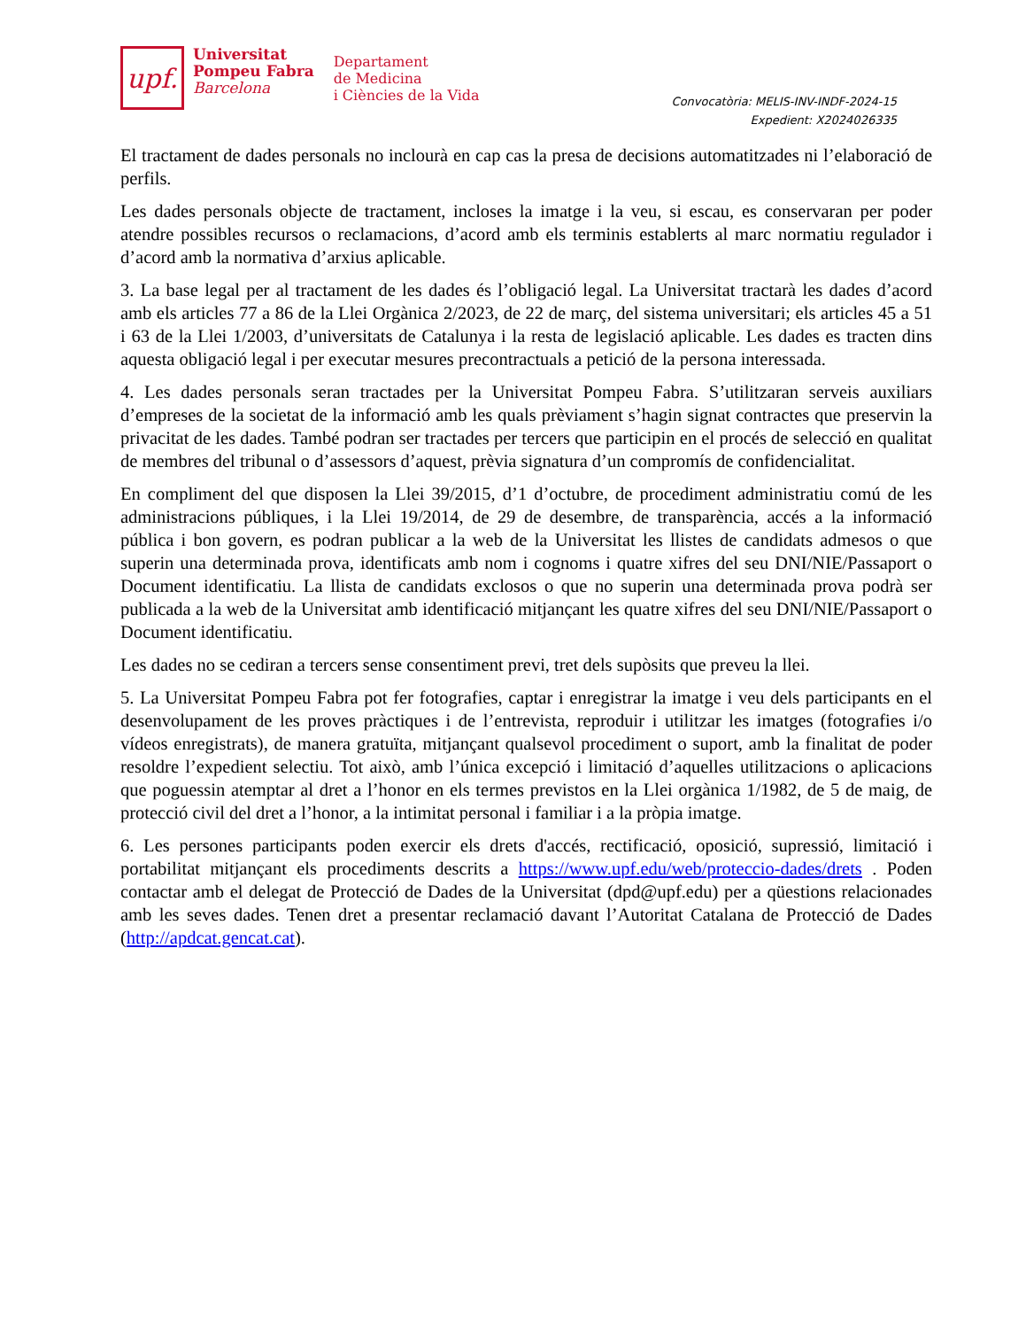upf.
Universitat
Pompeu Fabra
Barcelona
Departament
de Medicina
i Ciències de la Vida
Convocatòria: MELIS-INV-INDF-2024-15
Expedient: X2024026335
El tractament de dades personals no inclourà en cap cas la presa de decisions automatitzades ni l’elaboració de perfils.
Les dades personals objecte de tractament, incloses la imatge i la veu, si escau, es conservaran per poder atendre possibles recursos o reclamacions, d’acord amb els terminis establerts al marc normatiu regulador i d’acord amb la normativa d’arxius aplicable.
3. La base legal per al tractament de les dades és l’obligació legal. La Universitat tractarà les dades d’acord amb els articles 77 a 86 de la Llei Orgànica 2/2023, de 22 de març, del sistema universitari; els articles 45 a 51 i 63 de la Llei 1/2003, d’universitats de Catalunya i la resta de legislació aplicable. Les dades es tracten dins aquesta obligació legal i per executar mesures precontractuals a petició de la persona interessada.
4. Les dades personals seran tractades per la Universitat Pompeu Fabra. S’utilitzaran serveis auxiliars d’empreses de la societat de la informació amb les quals prèviament s’hagin signat contractes que preservin la privacitat de les dades. També podran ser tractades per tercers que participin en el procés de selecció en qualitat de membres del tribunal o d’assessors d’aquest, prèvia signatura d’un compromís de confidencialitat.
En compliment del que disposen la Llei 39/2015, d’1 d’octubre, de procediment administratiu comú de les administracions públiques, i la Llei 19/2014, de 29 de desembre, de transparència, accés a la informació pública i bon govern, es podran publicar a la web de la Universitat les llistes de candidats admesos o que superin una determinada prova, identificats amb nom i cognoms i quatre xifres del seu DNI/NIE/Passaport o Document identificatiu. La llista de candidats exclosos o que no superin una determinada prova podrà ser publicada a la web de la Universitat amb identificació mitjançant les quatre xifres del seu DNI/NIE/Passaport o Document identificatiu.
Les dades no se cediran a tercers sense consentiment previ, tret dels supòsits que preveu la llei.
5. La Universitat Pompeu Fabra pot fer fotografies, captar i enregistrar la imatge i veu dels participants en el desenvolupament de les proves pràctiques i de l’entrevista, reproduir i utilitzar les imatges (fotografies i/o vídeos enregistrats), de manera gratuïta, mitjançant qualsevol procediment o suport, amb la finalitat de poder resoldre l’expedient selectiu. Tot això, amb l’única excepció i limitació d’aquelles utilitzacions o aplicacions que poguessin atemptar al dret a l’honor en els termes previstos en la Llei orgànica 1/1982, de 5 de maig, de protecció civil del dret a l’honor, a la intimitat personal i familiar i a la pròpia imatge.
6. Les persones participants poden exercir els drets d'accés, rectificació, oposició, supressió, limitació i portabilitat mitjançant els procediments descrits a https://www.upf.edu/web/proteccio-dades/drets . Poden contactar amb el delegat de Protecció de Dades de la Universitat (dpd@upf.edu) per a qüestions relacionades amb les seves dades. Tenen dret a presentar reclamació davant l’Autoritat Catalana de Protecció de Dades (http://apdcat.gencat.cat).